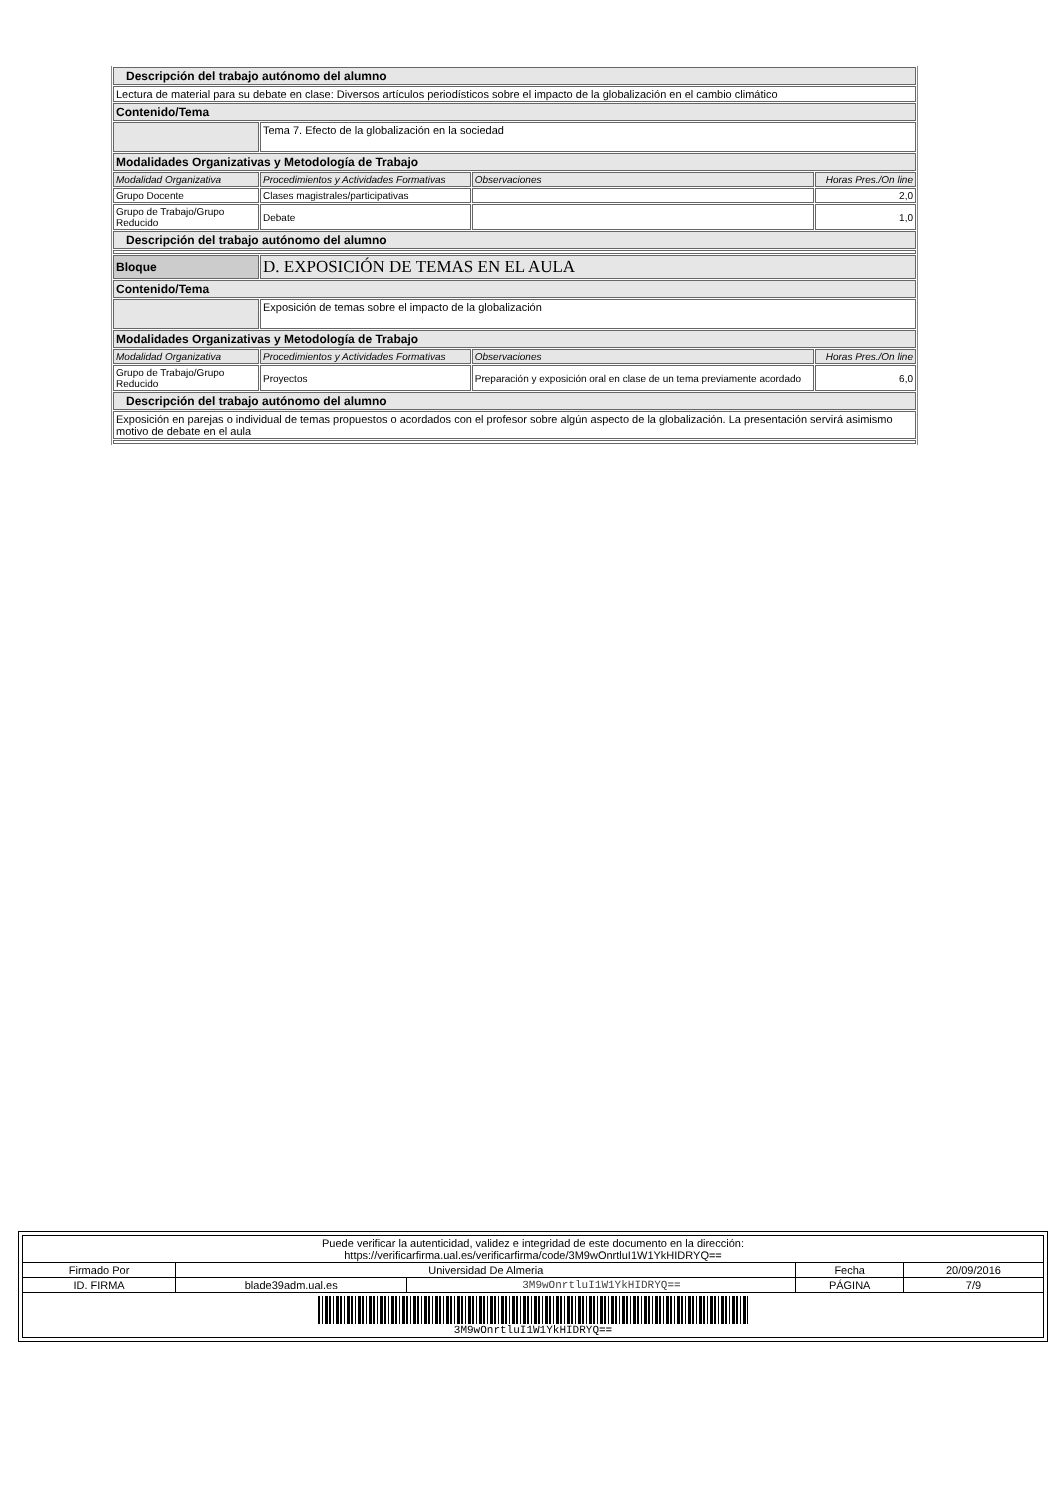| Descripción del trabajo autónomo del alumno | | | |
| Lectura de material para su debate en clase: Diversos artículos periodísticos sobre el impacto de la globalización en el cambio climático | | | |
| Contenido/Tema | | | |
| | Tema 7. Efecto de la globalización en la sociedad | | |
| Modalidades Organizativas y Metodología de Trabajo | | | |
| Modalidad Organizativa | Procedimientos y Actividades Formativas | Observaciones | Horas Pres./On line |
| Grupo Docente | Clases magistrales/participativas | | 2,0 |
| Grupo de Trabajo/Grupo Reducido | Debate | | 1,0 |
| Descripción del trabajo autónomo del alumno | | | |
| Bloque | D. EXPOSICIÓN DE TEMAS EN EL AULA | | |
| Contenido/Tema | | | |
| | Exposición de temas sobre el impacto de la globalización | | |
| Modalidades Organizativas y Metodología de Trabajo | | | |
| Modalidad Organizativa | Procedimientos y Actividades Formativas | Observaciones | Horas Pres./On line |
| Grupo de Trabajo/Grupo Reducido | Proyectos | Preparación y exposición oral en clase de un tema previamente acordado | 6,0 |
| Descripción del trabajo autónomo del alumno | | | |
| Exposición en parejas o individual de temas propuestos o acordados con el profesor sobre algún aspecto de la globalización. La presentación servirá asimismo motivo de debate en el aula | | | |
| Puede verificar la autenticidad, validez e integridad de este documento en la dirección: https://verificarfirma.ual.es/verificarfirma/code/3M9wOnrtluI1W1YkHIDRYQ== | | | | |
| Firmado Por | Universidad De Almeria | | Fecha | 20/09/2016 |
| ID. FIRMA | blade39adm.ual.es | 3M9wOnrtluI1W1YkHIDRYQ== | PÁGINA | 7/9 |
| 3M9wOnrtluI1W1YkHIDRYQ== | | | | |